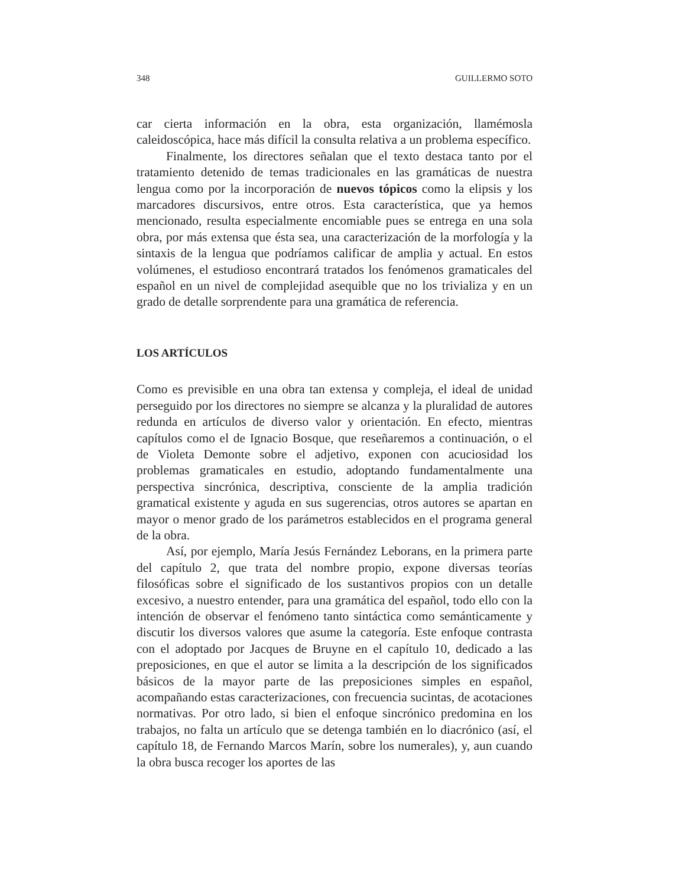348 GUILLERMO SOTO
car cierta información en la obra, esta organización, llamémosla caleidoscópica, hace más difícil la consulta relativa a un problema específico.
Finalmente, los directores señalan que el texto destaca tanto por el tratamiento detenido de temas tradicionales en las gramáticas de nuestra lengua como por la incorporación de nuevos tópicos como la elipsis y los marcadores discursivos, entre otros. Esta característica, que ya hemos mencionado, resulta especialmente encomiable pues se entrega en una sola obra, por más extensa que ésta sea, una caracterización de la morfología y la sintaxis de la lengua que podríamos calificar de amplia y actual. En estos volúmenes, el estudioso encontrará tratados los fenómenos gramaticales del español en un nivel de complejidad asequible que no los trivializa y en un grado de detalle sorprendente para una gramática de referencia.
LOS ARTÍCULOS
Como es previsible en una obra tan extensa y compleja, el ideal de unidad perseguido por los directores no siempre se alcanza y la pluralidad de autores redunda en artículos de diverso valor y orientación. En efecto, mientras capítulos como el de Ignacio Bosque, que reseñaremos a continuación, o el de Violeta Demonte sobre el adjetivo, exponen con acuciosidad los problemas gramaticales en estudio, adoptando fundamentalmente una perspectiva sincrónica, descriptiva, consciente de la amplia tradición gramatical existente y aguda en sus sugerencias, otros autores se apartan en mayor o menor grado de los parámetros establecidos en el programa general de la obra.
Así, por ejemplo, María Jesús Fernández Leborans, en la primera parte del capítulo 2, que trata del nombre propio, expone diversas teorías filosóficas sobre el significado de los sustantivos propios con un detalle excesivo, a nuestro entender, para una gramática del español, todo ello con la intención de observar el fenómeno tanto sintáctica como semánticamente y discutir los diversos valores que asume la categoría. Este enfoque contrasta con el adoptado por Jacques de Bruyne en el capítulo 10, dedicado a las preposiciones, en que el autor se limita a la descripción de los significados básicos de la mayor parte de las preposiciones simples en español, acompañando estas caracterizaciones, con frecuencia sucintas, de acotaciones normativas. Por otro lado, si bien el enfoque sincrónico predomina en los trabajos, no falta un artículo que se detenga también en lo diacrónico (así, el capítulo 18, de Fernando Marcos Marín, sobre los numerales), y, aun cuando la obra busca recoger los aportes de las